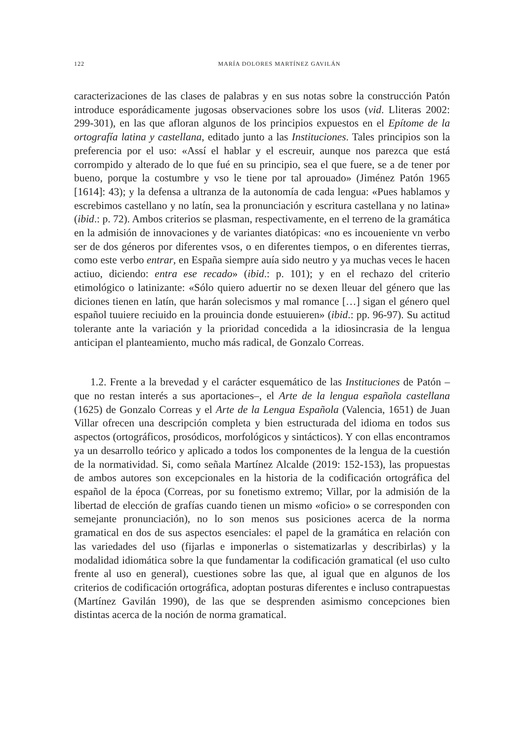122 MARÍA DOLORES MARTÍNEZ GAVILÁN
caracterizaciones de las clases de palabras y en sus notas sobre la construcción Patón introduce esporádicamente jugosas observaciones sobre los usos (vid. Lliteras 2002: 299-301), en las que afloran algunos de los principios expuestos en el Epítome de la ortografía latina y castellana, editado junto a las Instituciones. Tales principios son la preferencia por el uso: «Assí el hablar y el escreuir, aunque nos parezca que está corrompido y alterado de lo que fué en su principio, sea el que fuere, se a de tener por bueno, porque la costumbre y vso le tiene por tal aprouado» (Jiménez Patón 1965 [1614]: 43); y la defensa a ultranza de la autonomía de cada lengua: «Pues hablamos y escrebimos castellano y no latín, sea la pronunciación y escritura castellana y no latina» (ibid.: p. 72). Ambos criterios se plasman, respectivamente, en el terreno de la gramática en la admisión de innovaciones y de variantes diatópicas: «no es incoueniente vn verbo ser de dos géneros por diferentes vsos, o en diferentes tiempos, o en diferentes tierras, como este verbo entrar, en España siempre auía sido neutro y ya muchas veces le hacen actiuo, diciendo: entra ese recado» (ibid.: p. 101); y en el rechazo del criterio etimológico o latinizante: «Sólo quiero aduertir no se dexen lleuar del género que las diciones tienen en latín, que harán solecismos y mal romance […] sigan el género quel español tuuiere reciuido en la prouincia donde estuuieren» (ibid.: pp. 96-97). Su actitud tolerante ante la variación y la prioridad concedida a la idiosincrasia de la lengua anticipan el planteamiento, mucho más radical, de Gonzalo Correas.
1.2. Frente a la brevedad y el carácter esquemático de las Instituciones de Patón –que no restan interés a sus aportaciones–, el Arte de la lengua española castellana (1625) de Gonzalo Correas y el Arte de la Lengua Española (Valencia, 1651) de Juan Villar ofrecen una descripción completa y bien estructurada del idioma en todos sus aspectos (ortográficos, prosódicos, morfológicos y sintácticos). Y con ellas encontramos ya un desarrollo teórico y aplicado a todos los componentes de la lengua de la cuestión de la normatividad. Si, como señala Martínez Alcalde (2019: 152-153), las propuestas de ambos autores son excepcionales en la historia de la codificación ortográfica del español de la época (Correas, por su fonetismo extremo; Villar, por la admisión de la libertad de elección de grafías cuando tienen un mismo «oficio» o se corresponden con semejante pronunciación), no lo son menos sus posiciones acerca de la norma gramatical en dos de sus aspectos esenciales: el papel de la gramática en relación con las variedades del uso (fijarlas e imponerlas o sistematizarlas y describirlas) y la modalidad idiomática sobre la que fundamentar la codificación gramatical (el uso culto frente al uso en general), cuestiones sobre las que, al igual que en algunos de los criterios de codificación ortográfica, adoptan posturas diferentes e incluso contrapuestas (Martínez Gavilán 1990), de las que se desprenden asimismo concepciones bien distintas acerca de la noción de norma gramatical.